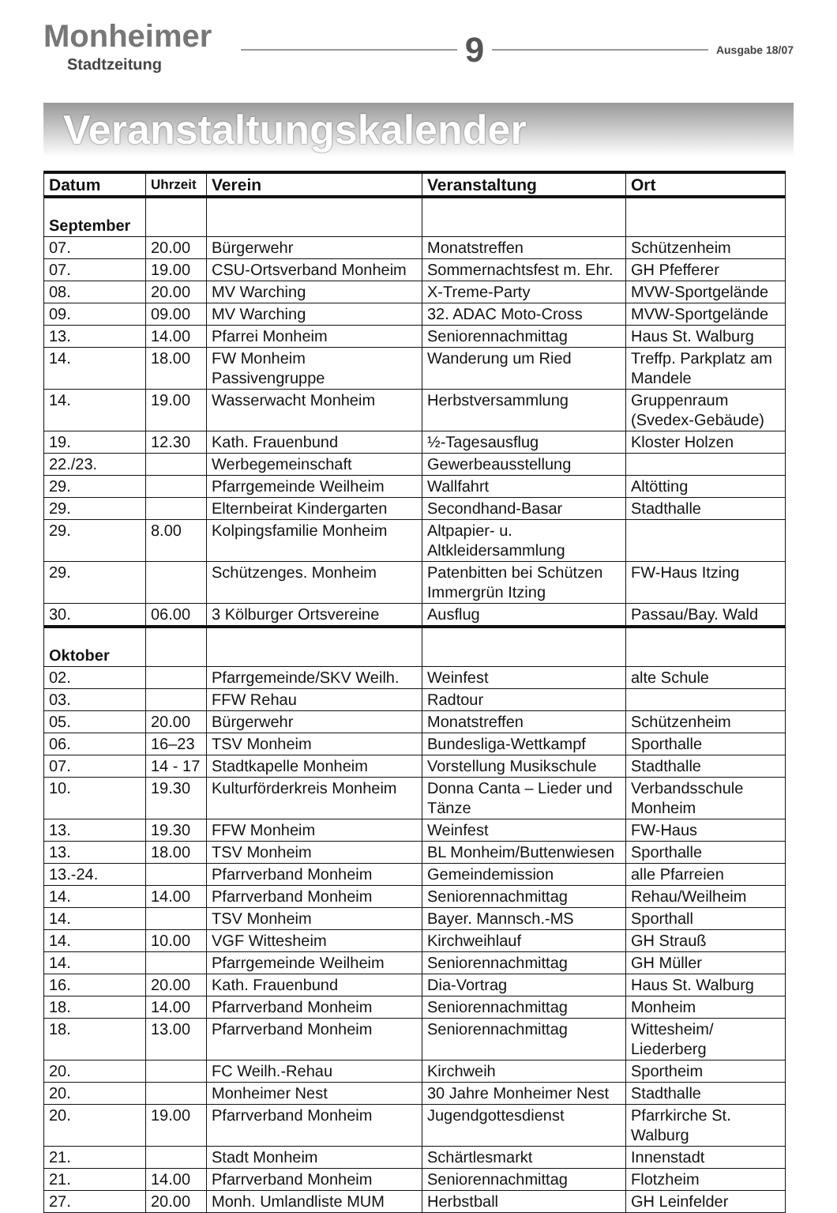Monheimer
Stadtzeitung
9
Ausgabe 18/07
Veranstaltungskalender
| Datum | Uhrzeit | Verein | Veranstaltung | Ort |
| --- | --- | --- | --- | --- |
| September | | | | |
| 07. | 20.00 | Bürgerwehr | Monatstreffen | Schützenheim |
| 07. | 19.00 | CSU-Ortsverband Monheim | Sommernachtsfest m. Ehr. | GH Pfefferer |
| 08. | 20.00 | MV Warching | X-Treme-Party | MVW-Sportgelände |
| 09. | 09.00 | MV Warching | 32. ADAC Moto-Cross | MVW-Sportgelände |
| 13. | 14.00 | Pfarrei Monheim | Seniorennachmittag | Haus St. Walburg |
| 14. | 18.00 | FW Monheim Passivengruppe | Wanderung um Ried | Treffp. Parkplatz am Mandele |
| 14. | 19.00 | Wasserwacht Monheim | Herbstversammlung | Gruppenraum (Svedex-Gebäude) |
| 19. | 12.30 | Kath. Frauenbund | ½-Tagesausflug | Kloster Holzen |
| 22./23. | | Werbegemeinschaft | Gewerbeausstellung | |
| 29. | | Pfarrgemeinde Weilheim | Wallfahrt | Altötting |
| 29. | | Elternbeirat Kindergarten | Secondhand-Basar | Stadthalle |
| 29. | 8.00 | Kolpingsfamilie Monheim | Altpapier- u. Altkleidersammlung | |
| 29. | | Schützenges. Monheim | Patenbitten bei Schützen Immergrün Itzing | FW-Haus Itzing |
| 30. | 06.00 | 3 Kölburger Ortsvereine | Ausflug | Passau/Bay. Wald |
| Oktober | | | | |
| 02. | | Pfarrgemeinde/SKV Weilh. | Weinfest | alte Schule |
| 03. | | FFW Rehau | Radtour | |
| 05. | 20.00 | Bürgerwehr | Monatstreffen | Schützenheim |
| 06. | 16–23 | TSV Monheim | Bundesliga-Wettkampf | Sporthalle |
| 07. | 14 - 17 | Stadtkapelle Monheim | Vorstellung Musikschule | Stadthalle |
| 10. | 19.30 | Kulturförderkreis Monheim | Donna Canta – Lieder und Tänze | Verbandsschule Monheim |
| 13. | 19.30 | FFW Monheim | Weinfest | FW-Haus |
| 13. | 18.00 | TSV Monheim | BL Monheim/Buttenwiesen | Sporthalle |
| 13.-24. | | Pfarrverband Monheim | Gemeindemission | alle Pfarreien |
| 14. | 14.00 | Pfarrverband Monheim | Seniorennachmittag | Rehau/Weilheim |
| 14. | | TSV Monheim | Bayer. Mannsch.-MS | Sporthall |
| 14. | 10.00 | VGF Wittesheim | Kirchweihlauf | GH Strauß |
| 14. | | Pfarrgemeinde Weilheim | Seniorennachmittag | GH Müller |
| 16. | 20.00 | Kath. Frauenbund | Dia-Vortrag | Haus St. Walburg |
| 18. | 14.00 | Pfarrverband Monheim | Seniorennachmittag | Monheim |
| 18. | 13.00 | Pfarrverband Monheim | Seniorennachmittag | Wittesheim/ Liederberg |
| 20. | | FC Weilh.-Rehau | Kirchweih | Sportheim |
| 20. | | Monheimer Nest | 30 Jahre Monheimer Nest | Stadthalle |
| 20. | 19.00 | Pfarrverband Monheim | Jugendgottesdienst | Pfarrkirche St. Walburg |
| 21. | | Stadt Monheim | Schärtlesmarkt | Innenstadt |
| 21. | 14.00 | Pfarrverband Monheim | Seniorennachmittag | Flotzheim |
| 27. | 20.00 | Monh. Umlandliste MUM | Herbstball | GH Leinfelder |